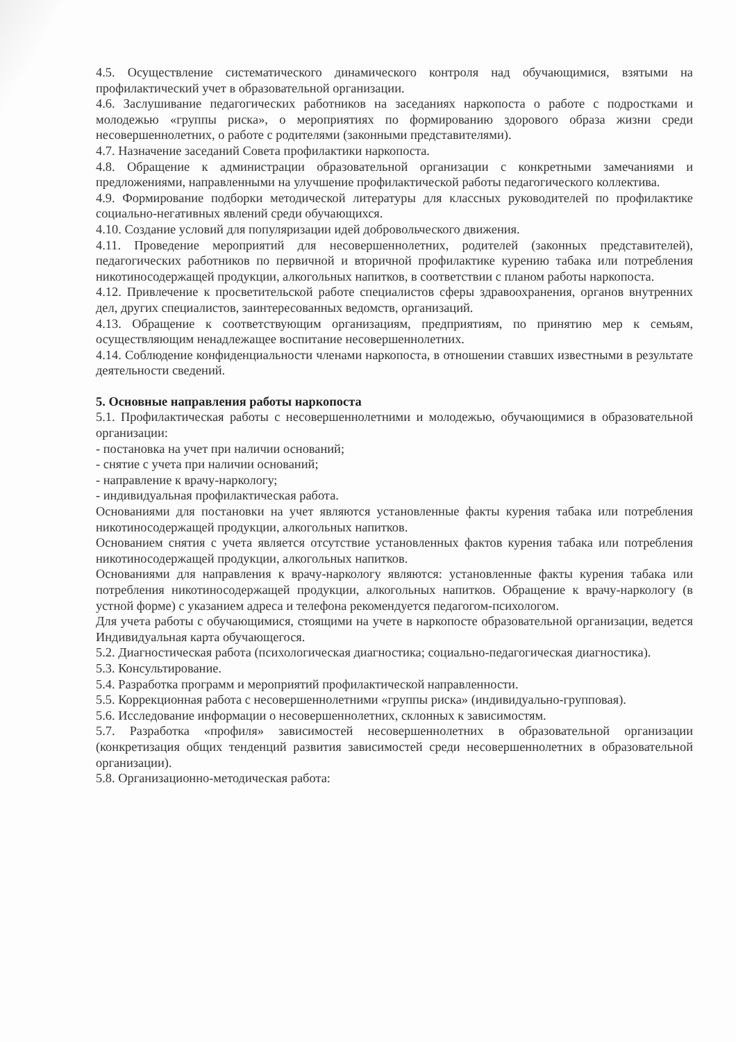4.5. Осуществление систематического динамического контроля над обучающимися, взятыми на профилактический учет в образовательной организации.
4.6. Заслушивание педагогических работников на заседаниях наркопоста о работе с подростками и молодежью «группы риска», о мероприятиях по формированию здорового образа жизни среди несовершеннолетних, о работе с родителями (законными представителями).
4.7. Назначение заседаний Совета профилактики наркопоста.
4.8. Обращение к администрации образовательной организации с конкретными замечаниями и предложениями, направленными на улучшение профилактической работы педагогического коллектива.
4.9. Формирование подборки методической литературы для классных руководителей по профилактике социально-негативных явлений среди обучающихся.
4.10. Создание условий для популяризации идей добровольческого движения.
4.11. Проведение мероприятий для несовершеннолетних, родителей (законных представителей), педагогических работников по первичной и вторичной профилактике курению табака или потребления никотиносодержащей продукции, алкогольных напитков, в соответствии с планом работы наркопоста.
4.12. Привлечение к просветительской работе специалистов сферы здравоохранения, органов внутренних дел, других специалистов, заинтересованных ведомств, организаций.
4.13. Обращение к соответствующим организациям, предприятиям, по принятию мер к семьям, осуществляющим ненадлежащее воспитание несовершеннолетних.
4.14. Соблюдение конфиденциальности членами наркопоста, в отношении ставших известными в результате деятельности сведений.
5. Основные направления работы наркопоста
5.1. Профилактическая работы с несовершеннолетними и молодежью, обучающимися в образовательной организации:
- постановка на учет при наличии оснований;
- снятие с учета при наличии оснований;
- направление к врачу-наркологу;
- индивидуальная профилактическая работа.
Основаниями для постановки на учет являются установленные факты курения табака или потребления никотиносодержащей продукции, алкогольных напитков.
Основанием снятия с учета является отсутствие установленных фактов курения табака или потребления никотиносодержащей продукции, алкогольных напитков.
Основаниями для направления к врачу-наркологу являются: установленные факты курения табака или потребления никотиносодержащей продукции, алкогольных напитков. Обращение к врачу-наркологу (в устной форме) с указанием адреса и телефона рекомендуется педагогом-психологом.
Для учета работы с обучающимися, стоящими на учете в наркопосте образовательной организации, ведется Индивидуальная карта обучающегося.
5.2. Диагностическая работа (психологическая диагностика; социально-педагогическая диагностика).
5.3. Консультирование.
5.4. Разработка программ и мероприятий профилактической направленности.
5.5. Коррекционная работа с несовершеннолетними «группы риска» (индивидуально-групповая).
5.6. Исследование информации о несовершеннолетних, склонных к зависимостям.
5.7. Разработка «профиля» зависимостей несовершеннолетних в образовательной организации (конкретизация общих тенденций развития зависимостей среди несовершеннолетних в образовательной организации).
5.8. Организационно-методическая работа: